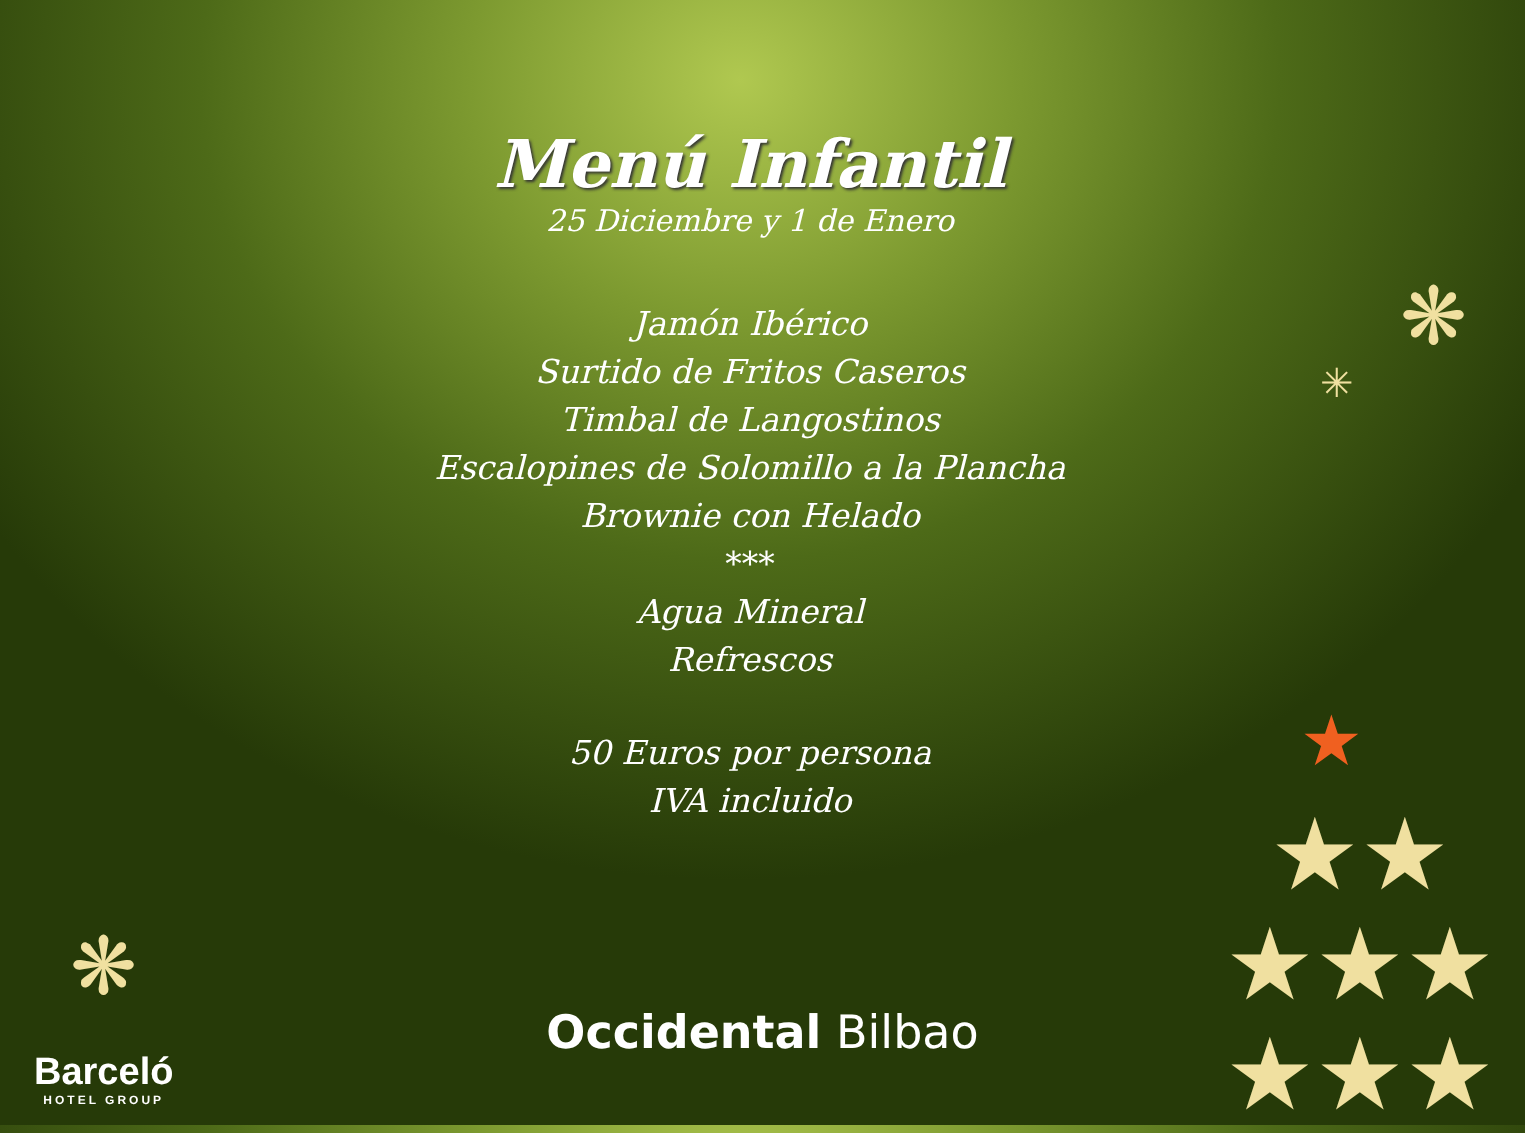Menú Infantil
25 Diciembre y 1 de Enero
Jamón Ibérico
Surtido de Fritos Caseros
Timbal de Langostinos
Escalopines de Solomillo a la Plancha
Brownie con Helado
***
Agua Mineral
Refrescos
50 Euros por persona
IVA incluido
Occidental Bilbao
Barceló
HOTEL GROUP
❋
❋
✳
★
★★
★★★
★★★